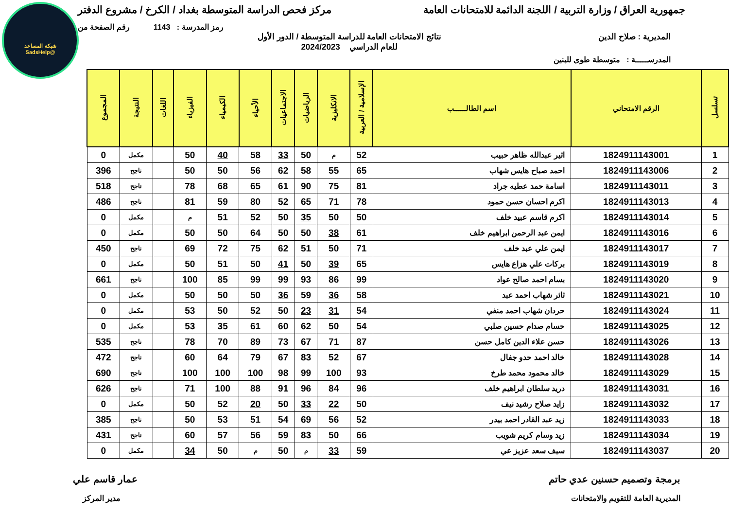شبكة المساعد
@SadsHelp
جمهورية العراق / وزارة التربية / اللجنة الدائمة للامتحانات العامة
مركز فحص الدراسة المتوسطة بغداد / الكرخ / مشروع الدفتر
رمز المدرسة : 1143 رقم الصفحة من
المديرية : صلاح الدين نتائج الامتحانات العامة للدراسة المتوسطة / الدور الأول
للعام الدراسي 2024/2023
المدرســـــة : متوسطة طوى للبنين
| تسلسل | الرقم الامتحاني | اسم الطالــــــب | الإسلامية / العربية | الانكليزية | الرياضيات | الاجتماعيات | الأحياء | الكيمياء | الفيزياء | اللغات | النتيجة | المجموع |
| --- | --- | --- | --- | --- | --- | --- | --- | --- | --- | --- | --- | --- |
| 1 | 1824911143001 | اثير عبدالله ظاهر حبيب | 52 | م | 50 | 33 | 58 | 40 | 50 | | مكمل | 0 |
| 2 | 1824911143006 | احمد صباح هايس شهاب | 65 | 55 | 58 | 62 | 56 | 50 | 50 | | ناجح | 396 |
| 3 | 1824911143011 | اسامة حمد عطيه جراد | 81 | 75 | 90 | 61 | 65 | 68 | 78 | | ناجح | 518 |
| 4 | 1824911143013 | اكرم احسان حسن حمود | 78 | 71 | 65 | 52 | 80 | 59 | 81 | | ناجح | 486 |
| 5 | 1824911143014 | اكرم قاسم عبيد خلف | 50 | 50 | 35 | 50 | 52 | 51 | م | | مكمل | 0 |
| 6 | 1824911143016 | ايمن عبد الرحمن ابراهيم خلف | 61 | 38 | 50 | 50 | 64 | 50 | 50 | | مكمل | 0 |
| 7 | 1824911143017 | ايمن علي عبد خلف | 71 | 50 | 51 | 62 | 75 | 72 | 69 | | ناجح | 450 |
| 8 | 1824911143019 | بركات علي هزاع هايس | 65 | 39 | 50 | 41 | 50 | 51 | 50 | | مكمل | 0 |
| 9 | 1824911143020 | بسام احمد صالح عواد | 99 | 86 | 93 | 99 | 99 | 85 | 100 | | ناجح | 661 |
| 10 | 1824911143021 | ثائر شهاب احمد عبد | 58 | 36 | 59 | 36 | 50 | 50 | 50 | | مكمل | 0 |
| 11 | 1824911143024 | حردان شهاب احمد منفي | 54 | 31 | 23 | 50 | 52 | 50 | 53 | | مكمل | 0 |
| 12 | 1824911143025 | حسام صدام حسين صلبي | 54 | 50 | 62 | 60 | 61 | 35 | 53 | | مكمل | 0 |
| 13 | 1824911143026 | حسن علاء الدين كامل حسن | 87 | 71 | 67 | 73 | 89 | 70 | 78 | | ناجح | 535 |
| 14 | 1824911143028 | خالد احمد حدو جفال | 67 | 52 | 83 | 67 | 79 | 64 | 60 | | ناجح | 472 |
| 15 | 1824911143029 | خالد محمود محمد طرخ | 93 | 100 | 99 | 98 | 100 | 100 | 100 | | ناجح | 690 |
| 16 | 1824911143031 | دريد سلطان ابراهيم خلف | 96 | 84 | 96 | 91 | 88 | 100 | 71 | | ناجح | 626 |
| 17 | 1824911143032 | زايد صلاح رشيد نيف | 50 | 22 | 33 | 50 | 20 | 52 | 50 | | مكمل | 0 |
| 18 | 1824911143033 | زيد عبد القادر احمد بيدر | 52 | 56 | 69 | 54 | 51 | 53 | 50 | | ناجح | 385 |
| 19 | 1824911143034 | زيد وسام كريم شويب | 66 | 50 | 83 | 59 | 56 | 57 | 60 | | ناجح | 431 |
| 20 | 1824911143037 | سيف سعد عزيز عي | 59 | 33 | م | 50 | م | 50 | 34 | | مكمل | 0 |
برمجة وتصميم حسنين عدي حاتم عمار قاسم علي
المديرية العامة للتقويم والامتحانات
مدير المركز